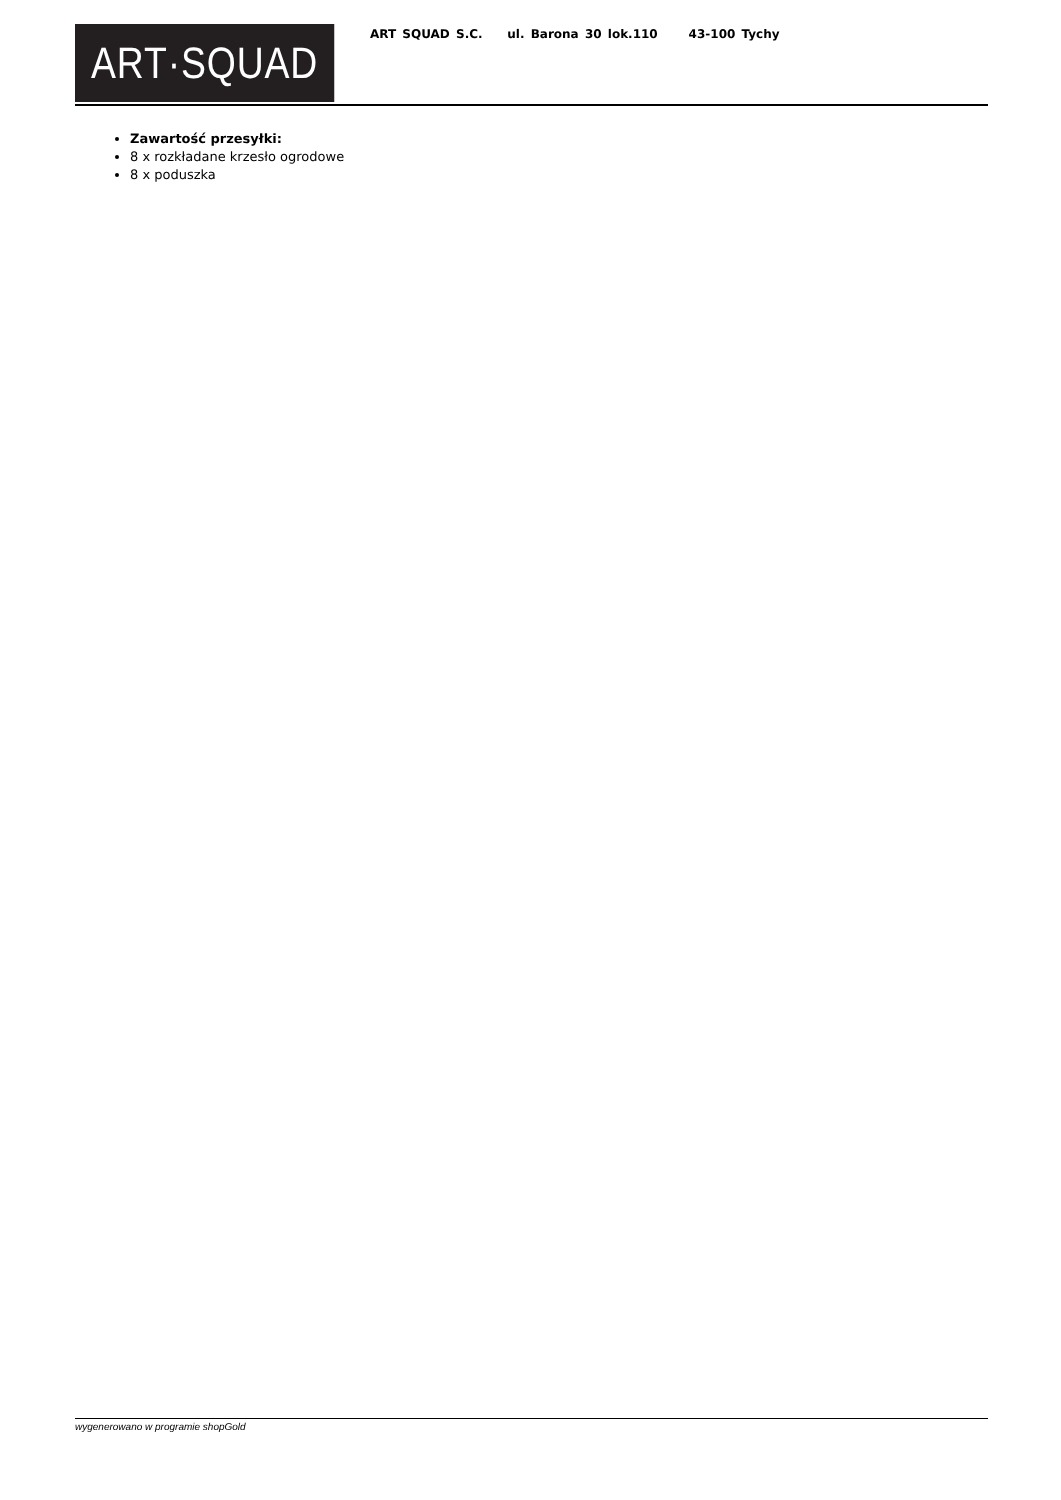ART·SQUAD
ART SQUAD S.C. ul. Barona 30 lok.110 43-100 Tychy
Zawartość przesyłki:
8 x rozkładane krzesło ogrodowe
8 x poduszka
wygenerowano w programie shopGold